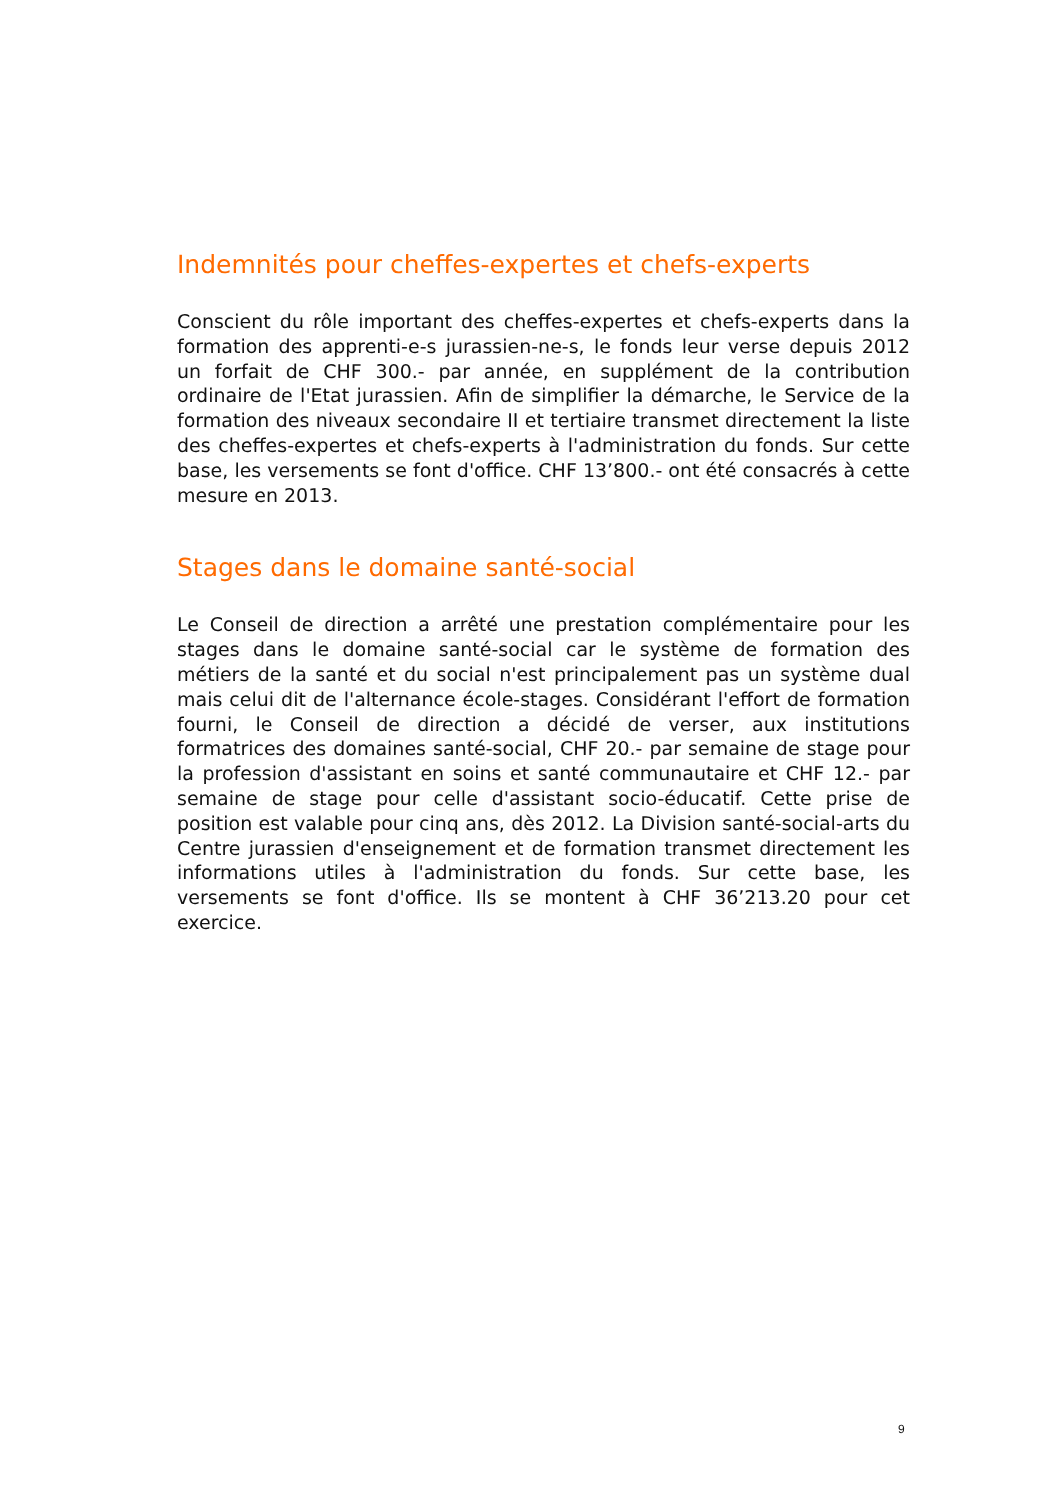Indemnités pour cheffes-expertes et chefs-experts
Conscient du rôle important des cheffes-expertes et chefs-experts dans la formation des apprenti-e-s jurassien-ne-s, le fonds leur verse depuis 2012 un forfait de CHF 300.- par année, en supplément de la contribution ordinaire de l'Etat jurassien. Afin de simplifier la démarche, le Service de la formation des niveaux secondaire II et tertiaire transmet directement la liste des cheffes-expertes et chefs-experts à l'administration du fonds. Sur cette base, les versements se font d'office. CHF 13’800.- ont été consacrés à cette mesure en 2013.
Stages dans le domaine santé-social
Le Conseil de direction a arrêté une prestation complémentaire pour les stages dans le domaine santé-social car le système de formation des métiers de la santé et du social n'est principalement pas un système dual mais celui dit de l'alternance école-stages. Considérant l'effort de formation fourni, le Conseil de direction a décidé de verser, aux institutions formatrices des domaines santé-social, CHF 20.- par semaine de stage pour la profession d'assistant en soins et santé communautaire et CHF 12.- par semaine de stage pour celle d'assistant socio-éducatif. Cette prise de position est valable pour cinq ans, dès 2012. La Division santé-social-arts du Centre jurassien d'enseignement et de formation transmet directement les informations utiles à l'administration du fonds. Sur cette base, les versements se font d'office. Ils se montent à CHF 36’213.20 pour cet exercice.
9